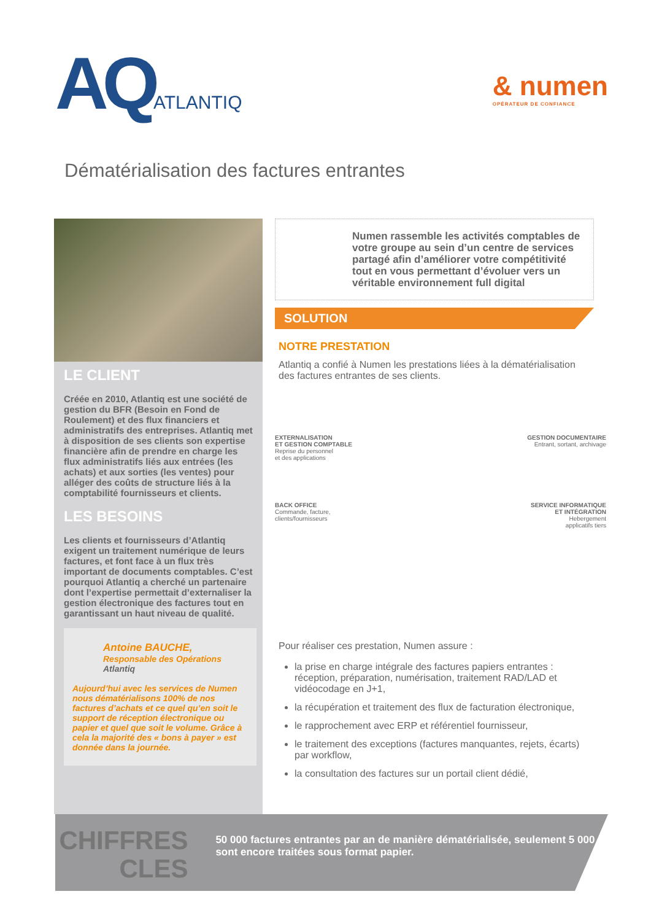AQATLANTIQ
& numen
OPÉRATEUR DE CONFIANCE
Dématérialisation des factures entrantes
LE CLIENT
Créée en 2010, Atlantiq est une société de gestion du BFR (Besoin en Fond de Roulement) et des flux financiers et administratifs des entreprises. Atlantiq met à disposition de ses clients son expertise financière afin de prendre en charge les flux administratifs liés aux entrées (les achats) et aux sorties (les ventes) pour alléger des coûts de structure liés à la comptabilité fournisseurs et clients.
LES BESOINS
Les clients et fournisseurs d’Atlantiq exigent un traitement numérique de leurs factures, et font face à un flux très important de documents comptables. C’est pourquoi Atlantiq a cherché un partenaire dont l’expertise permettait d’externaliser la gestion électronique des factures tout en garantissant un haut niveau de qualité.
Antoine BAUCHE,
Responsable des Opérations
Atlantiq
Aujourd’hui avec les services de Numen nous dématérialisons 100% de nos factures d’achats et ce quel qu’en soit le support de réception électronique ou papier et quel que soit le volume. Grâce à cela la majorité des « bons à payer » est donnée dans la journée.
Numen rassemble les activités comptables de votre groupe au sein d’un centre de services partagé afin d’améliorer votre compétitivité tout en vous permettant d’évoluer vers un véritable environnement full digital
SOLUTION
NOTRE PRESTATION
Atlantiq a confié à Numen les prestations liées à la dématérialisation des factures entrantes de ses clients.
EXTERNALISATION
ET GESTION COMPTABLE
Reprise du personnel
et des applications
BACK OFFICE
Commande, facture,
clients/fournisseurs
GESTION DOCUMENTAIRE
Entrant, sortant, archivage
SERVICE INFORMATIQUE
ET INTÉGRATION
Hebergement
applicatifs tiers
Pour réaliser ces prestation, Numen assure :
la prise en charge intégrale des factures papiers entrantes : réception, préparation, numérisation, traitement RAD/LAD et vidéocodage en J+1,
la récupération et traitement des flux de facturation électronique,
le rapprochement avec ERP et référentiel fournisseur,
le traitement des exceptions (factures manquantes, rejets, écarts) par workflow,
la consultation des factures sur un portail client dédié,
CHIFFRES
CLES
50 000 factures entrantes par an de manière dématérialisée, seulement 5 000 sont encore traitées sous format papier.